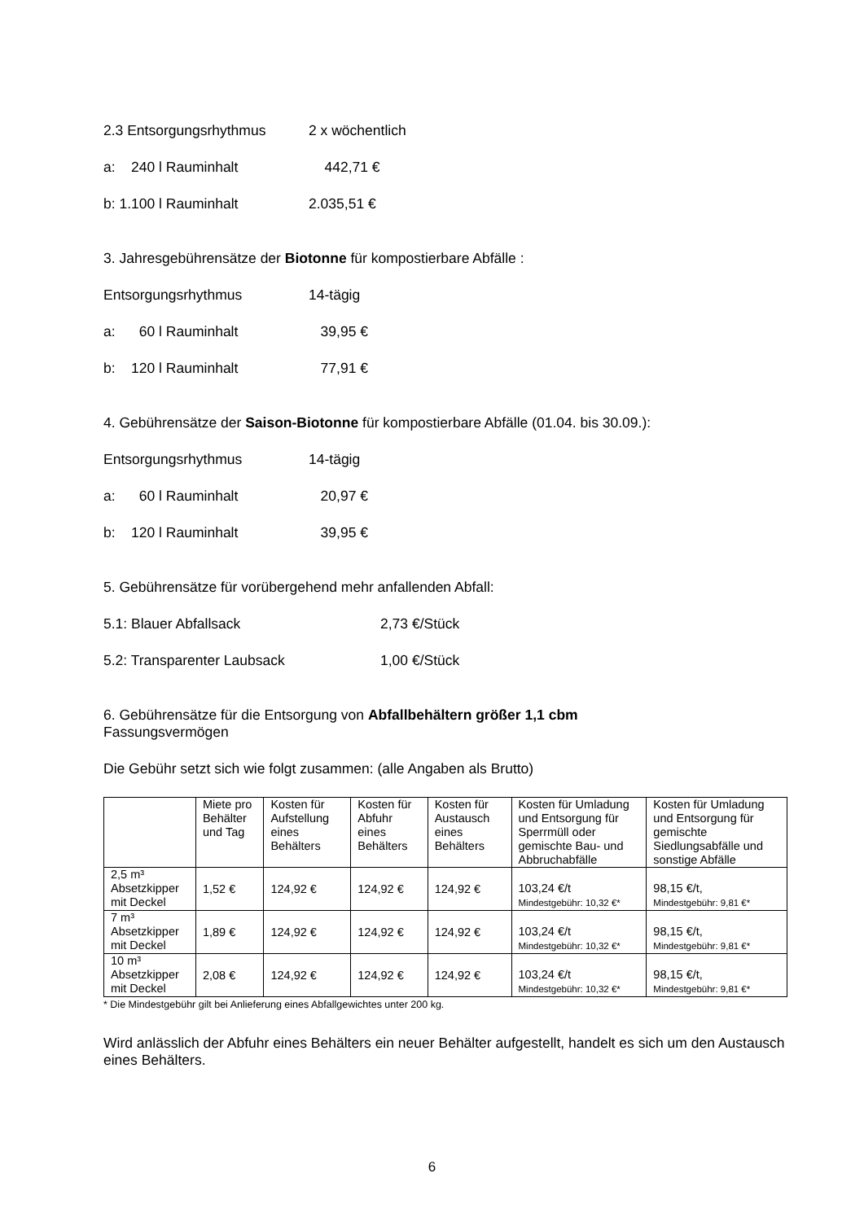2.3 Entsorgungsrhythmus 2 x wöchentlich
a: 240 l Rauminhalt 442,71 €
b: 1.100 l Rauminhalt 2.035,51 €
3. Jahresgebührensätze der Biotonne für kompostierbare Abfälle :
Entsorgungsrhythmus 14-tägig
a: 60 l Rauminhalt 39,95 €
b: 120 l Rauminhalt 77,91 €
4. Gebührensätze der Saison-Biotonne für kompostierbare Abfälle (01.04. bis 30.09.):
Entsorgungsrhythmus 14-tägig
a: 60 l Rauminhalt 20,97 €
b: 120 l Rauminhalt 39,95 €
5. Gebührensätze für vorübergehend mehr anfallenden Abfall:
5.1: Blauer Abfallsack 2,73 €/Stück
5.2: Transparenter Laubsack 1,00 €/Stück
6. Gebührensätze für die Entsorgung von Abfallbehältern größer 1,1 cbm
Fassungsvermögen
Die Gebühr setzt sich wie folgt zusammen: (alle Angaben als Brutto)
| | Miete pro Behälter und Tag | Kosten für Aufstellung eines Behälters | Kosten für Abfuhr eines Behälters | Kosten für Austausch eines Behälters | Kosten für Umladung und Entsorgung für Sperrmüll oder gemischte Bau- und Abbruchabfälle | Kosten für Umladung und Entsorgung für gemischte Siedlungsabfälle und sonstige Abfälle |
| 2,5 m³ Absetzkipper mit Deckel | 1,52 € | 124,92 € | 124,92 € | 124,92 € | 103,24 €/t Mindestgebühr: 10,32 €* | 98,15 €/t, Mindestgebühr: 9,81 €* |
| 7 m³ Absetzkipper mit Deckel | 1,89 € | 124,92 € | 124,92 € | 124,92 € | 103,24 €/t Mindestgebühr: 10,32 €* | 98,15 €/t, Mindestgebühr: 9,81 €* |
| 10 m³ Absetzkipper mit Deckel | 2,08 € | 124,92 € | 124,92 € | 124,92 € | 103,24 €/t Mindestgebühr: 10,32 €* | 98,15 €/t, Mindestgebühr: 9,81 €* |
* Die Mindestgebühr gilt bei Anlieferung eines Abfallgewichtes unter 200 kg.
Wird anlässlich der Abfuhr eines Behälters ein neuer Behälter aufgestellt, handelt es sich um den Austausch eines Behälters.
6